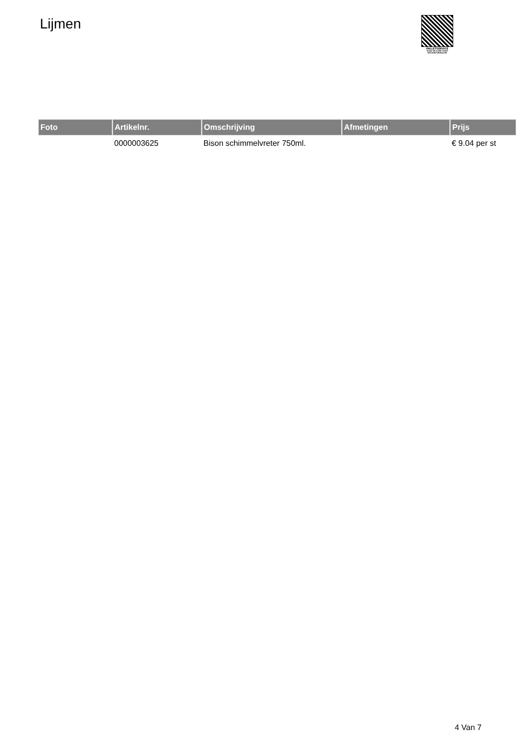Lijmen
PALLETSERVICE
SCAN QR-CODE VOOR RETOURFORMULIER
| Foto | Artikelnr. | Omschrijving | Afmetingen | Prijs |
| --- | --- | --- | --- | --- |
| | 0000003625 | Bison schimmelvreter 750ml. | | € 9.04 per st |
4 Van 7